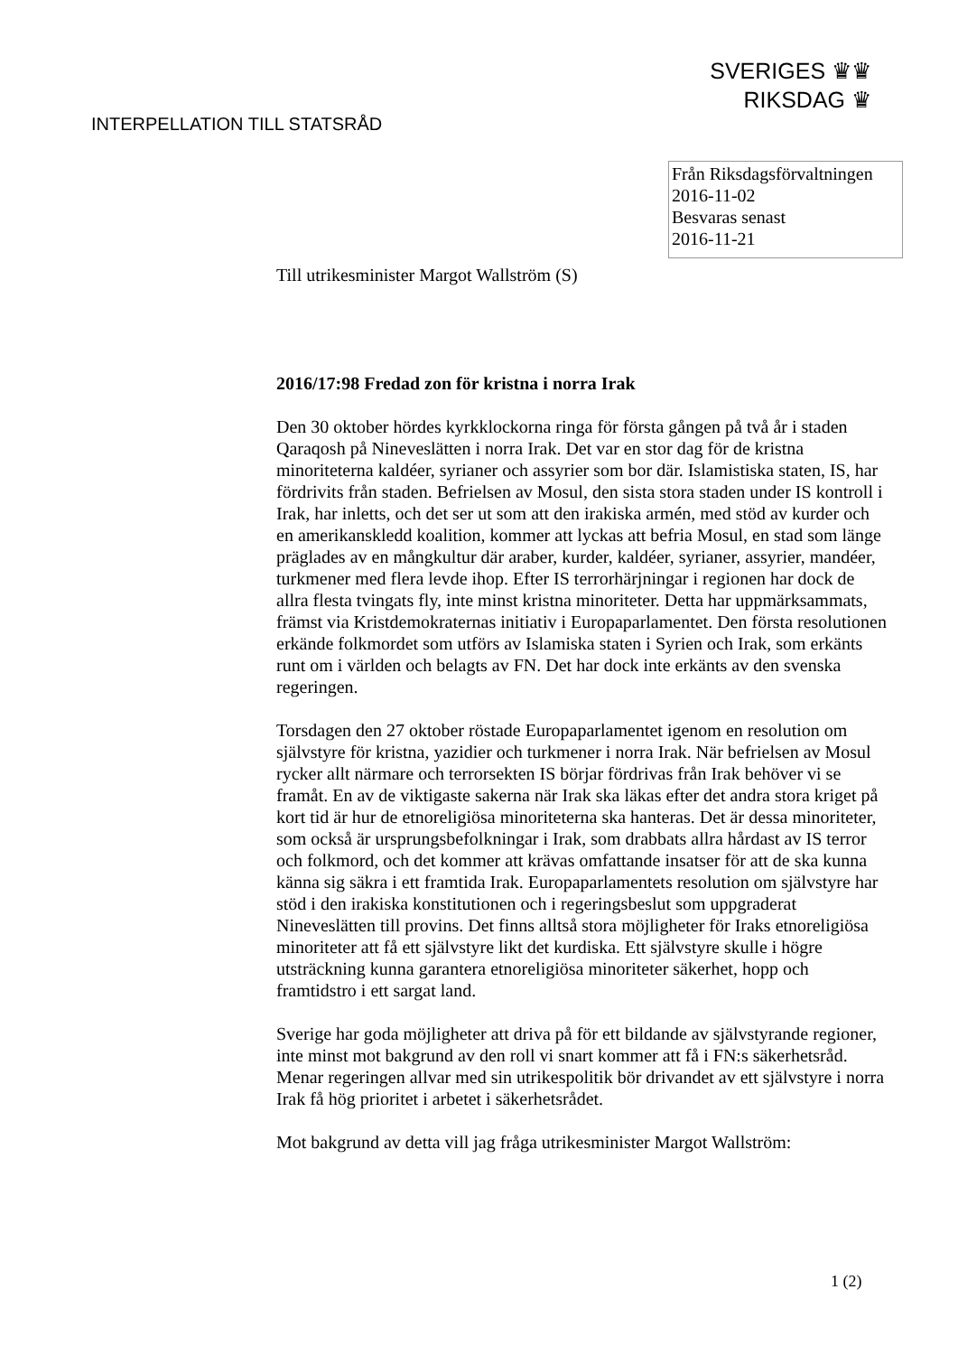SVERIGES ♛♛
RIKSDAG ♛
INTERPELLATION TILL STATSRÅD
Från Riksdagsförvaltningen
2016-11-02
Besvaras senast
2016-11-21
Till utrikesminister Margot Wallström (S)
2016/17:98 Fredad zon för kristna i norra Irak
Den 30 oktober hördes kyrkklockorna ringa för första gången på två år i staden Qaraqosh på Nineveslätten i norra Irak. Det var en stor dag för de kristna minoriteterna kaldéer, syrianer och assyrier som bor där. Islamistiska staten, IS, har fördrivits från staden. Befrielsen av Mosul, den sista stora staden under IS kontroll i Irak, har inletts, och det ser ut som att den irakiska armén, med stöd av kurder och en amerikanskledd koalition, kommer att lyckas att befria Mosul, en stad som länge präglades av en mångkultur där araber, kurder, kaldéer, syrianer, assyrier, mandéer, turkmener med flera levde ihop. Efter IS terrorhärjningar i regionen har dock de allra flesta tvingats fly, inte minst kristna minoriteter. Detta har uppmärksammats, främst via Kristdemokraternas initiativ i Europaparlamentet. Den första resolutionen erkände folkmordet som utförs av Islamiska staten i Syrien och Irak, som erkänts runt om i världen och belagts av FN. Det har dock inte erkänts av den svenska regeringen.
Torsdagen den 27 oktober röstade Europaparlamentet igenom en resolution om självstyre för kristna, yazidier och turkmener i norra Irak. När befrielsen av Mosul rycker allt närmare och terrorsekten IS börjar fördrivas från Irak behöver vi se framåt. En av de viktigaste sakerna när Irak ska läkas efter det andra stora kriget på kort tid är hur de etnoreligiösa minoriteterna ska hanteras. Det är dessa minoriteter, som också är ursprungsbefolkningar i Irak, som drabbats allra hårdast av IS terror och folkmord, och det kommer att krävas omfattande insatser för att de ska kunna känna sig säkra i ett framtida Irak. Europaparlamentets resolution om självstyre har stöd i den irakiska konstitutionen och i regeringsbeslut som uppgraderat Nineveslätten till provins. Det finns alltså stora möjligheter för Iraks etnoreligiösa minoriteter att få ett självstyre likt det kurdiska. Ett självstyre skulle i högre utsträckning kunna garantera etnoreligiösa minoriteter säkerhet, hopp och framtidstro i ett sargat land.
Sverige har goda möjligheter att driva på för ett bildande av självstyrande regioner, inte minst mot bakgrund av den roll vi snart kommer att få i FN:s säkerhetsråd. Menar regeringen allvar med sin utrikespolitik bör drivandet av ett självstyre i norra Irak få hög prioritet i arbetet i säkerhetsrådet.
Mot bakgrund av detta vill jag fråga utrikesminister Margot Wallström:
1 (2)